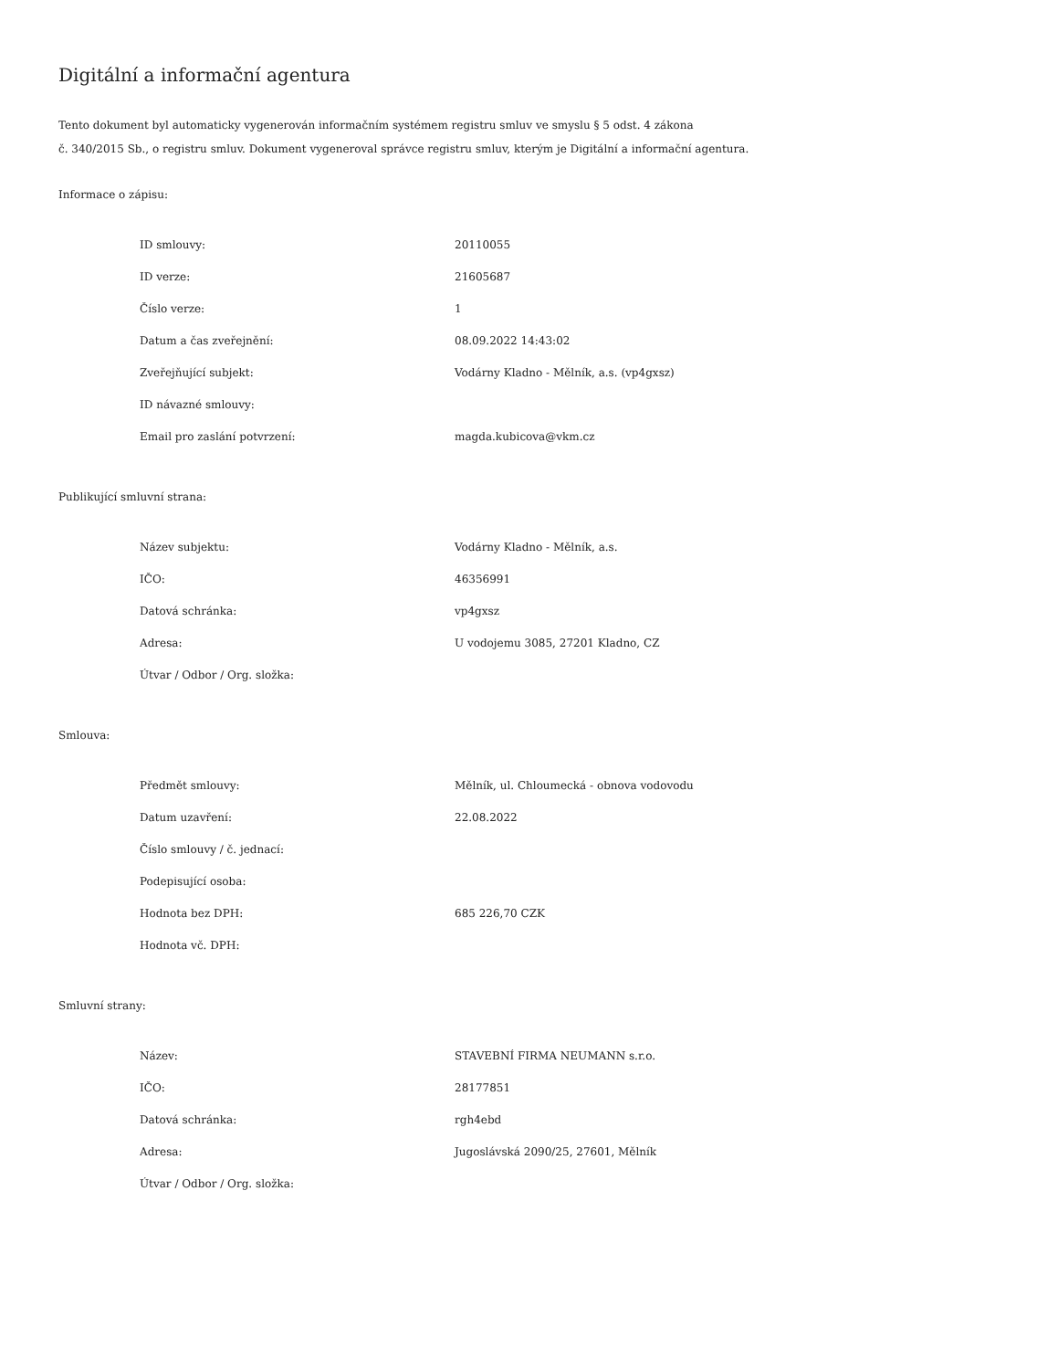Digitální a informační agentura
Tento dokument byl automaticky vygenerován informačním systémem registru smluv ve smyslu § 5 odst. 4 zákona
č. 340/2015 Sb., o registru smluv. Dokument vygeneroval správce registru smluv, kterým je Digitální a informační agentura.
Informace o zápisu:
| ID smlouvy: | 20110055 |
| ID verze: | 21605687 |
| Číslo verze: | 1 |
| Datum a čas zveřejnění: | 08.09.2022 14:43:02 |
| Zveřejňující subjekt: | Vodárny Kladno - Mělník, a.s. (vp4gxsz) |
| ID návazné smlouvy: | |
| Email pro zaslání potvrzení: | magda.kubicova@vkm.cz |
Publikující smluvní strana:
| Název subjektu: | Vodárny Kladno - Mělník, a.s. |
| IČO: | 46356991 |
| Datová schránka: | vp4gxsz |
| Adresa: | U vodojemu 3085, 27201 Kladno, CZ |
| Útvar / Odbor / Org. složka: | |
Smlouva:
| Předmět smlouvy: | Mělník, ul. Chloumecká - obnova vodovodu |
| Datum uzavření: | 22.08.2022 |
| Číslo smlouvy / č. jednací: | |
| Podepisující osoba: | |
| Hodnota bez DPH: | 685 226,70 CZK |
| Hodnota vč. DPH: | |
Smluvní strany:
| Název: | STAVEBNÍ FIRMA NEUMANN s.r.o. |
| IČO: | 28177851 |
| Datová schránka: | rgh4ebd |
| Adresa: | Jugoslávská 2090/25, 27601, Mělník |
| Útvar / Odbor / Org. složka: | |